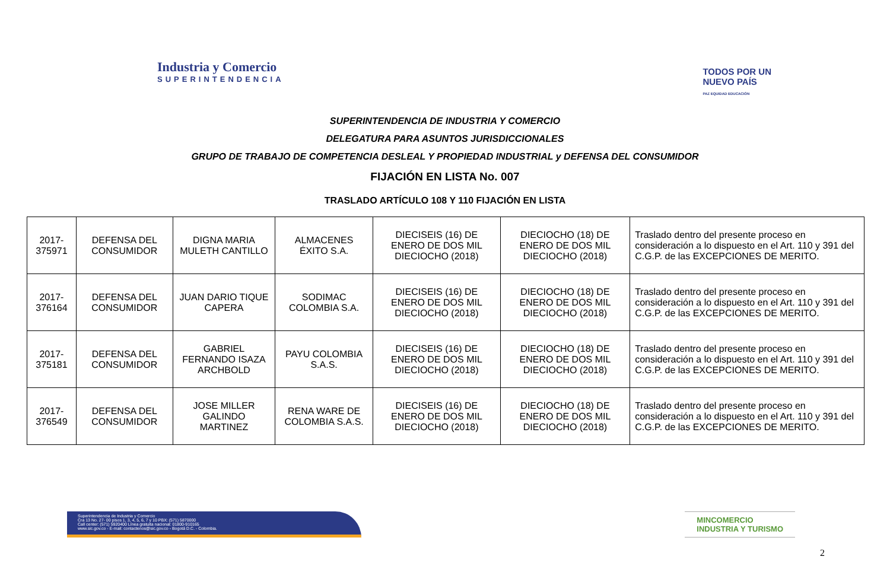Industria y Comercio
SUPERINTENDENCIA
TODOS POR UN
NUEVO PAÍS
PAZ EQUIDAD EDUCACIÓN
SUPERINTENDENCIA DE INDUSTRIA Y COMERCIO
DELEGATURA PARA ASUNTOS JURISDICCIONALES
GRUPO DE TRABAJO DE COMPETENCIA DESLEAL Y PROPIEDAD INDUSTRIAL y DEFENSA DEL CONSUMIDOR
FIJACIÓN EN LISTA No. 007
TRASLADO ARTÍCULO 108 Y 110 FIJACIÓN EN LISTA
| 2017-375971 | DEFENSA DEL CONSUMIDOR | DIGNA MARIA MULETH CANTILLO | ALMACENES ÉXITO S.A. | DIECISEIS (16) DE ENERO DE DOS MIL DIECIOCHO (2018) | DIECIOCHO (18) DE ENERO DE DOS MIL DIECIOCHO (2018) | Traslado dentro del presente proceso en consideración a lo dispuesto en el Art. 110 y 391 del C.G.P. de las EXCEPCIONES DE MERITO. |
| 2017-376164 | DEFENSA DEL CONSUMIDOR | JUAN DARIO TIQUE CAPERA | SODIMAC COLOMBIA S.A. | DIECISEIS (16) DE ENERO DE DOS MIL DIECIOCHO (2018) | DIECIOCHO (18) DE ENERO DE DOS MIL DIECIOCHO (2018) | Traslado dentro del presente proceso en consideración a lo dispuesto en el Art. 110 y 391 del C.G.P. de las EXCEPCIONES DE MERITO. |
| 2017-375181 | DEFENSA DEL CONSUMIDOR | GABRIEL FERNANDO ISAZA ARCHBOLD | PAYU COLOMBIA S.A.S. | DIECISEIS (16) DE ENERO DE DOS MIL DIECIOCHO (2018) | DIECIOCHO (18) DE ENERO DE DOS MIL DIECIOCHO (2018) | Traslado dentro del presente proceso en consideración a lo dispuesto en el Art. 110 y 391 del C.G.P. de las EXCEPCIONES DE MERITO. |
| 2017-376549 | DEFENSA DEL CONSUMIDOR | JOSE MILLER GALINDO MARTINEZ | RENA WARE DE COLOMBIA S.A.S. | DIECISEIS (16) DE ENERO DE DOS MIL DIECIOCHO (2018) | DIECIOCHO (18) DE ENERO DE DOS MIL DIECIOCHO (2018) | Traslado dentro del presente proceso en consideración a lo dispuesto en el Art. 110 y 391 del C.G.P. de las EXCEPCIONES DE MERITO. |
Superintendencia de Industria y Comercio
Cra 13 No. 27- 00 pisos 1, 3, 4, 5, 6, 7 y 10 PBX: (571) 5870000
Call center: (571) 5920400 Línea gratuita nacional: 01800-910165
www.sic.gov.co - E-mail: contactenos@sic.gov.co - Bogotá D.C. - Colombia.
MINCOMERCIO
INDUSTRIA Y TURISMO
2